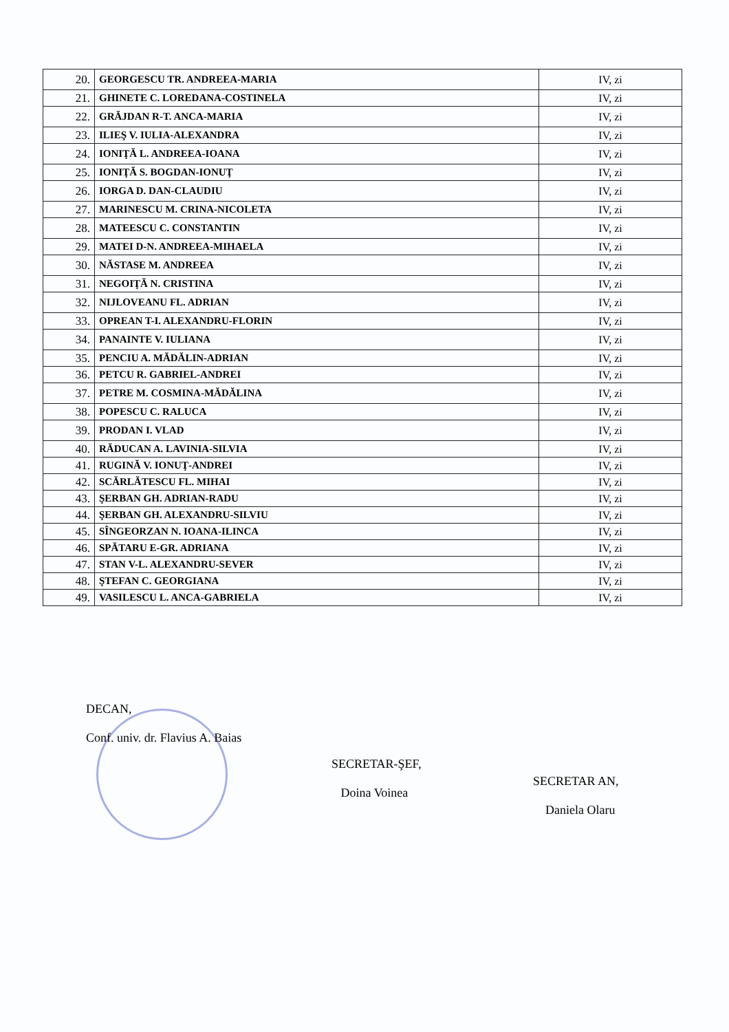| 20. | GEORGESCU TR. ANDREEA-MARIA | IV, zi |
| 21. | GHINETE C. LOREDANA-COSTINELA | IV, zi |
| 22. | GRĂJDAN R-T. ANCA-MARIA | IV, zi |
| 23. | ILIEŞ V. IULIA-ALEXANDRA | IV, zi |
| 24. | IONIŢĂ L. ANDREEA-IOANA | IV, zi |
| 25. | IONIŢĂ S. BOGDAN-IONUŢ | IV, zi |
| 26. | IORGA D. DAN-CLAUDIU | IV, zi |
| 27. | MARINESCU M. CRINA-NICOLETA | IV, zi |
| 28. | MATEESCU C. CONSTANTIN | IV, zi |
| 29. | MATEI D-N. ANDREEA-MIHAELA | IV, zi |
| 30. | NĂSTASE M. ANDREEA | IV, zi |
| 31. | NEGOIŢĂ N. CRISTINA | IV, zi |
| 32. | NIJLOVEANU FL. ADRIAN | IV, zi |
| 33. | OPREAN T-I. ALEXANDRU-FLORIN | IV, zi |
| 34. | PANAINTE V. IULIANA | IV, zi |
| 35. | PENCIU A. MĂDĂLIN-ADRIAN | IV, zi |
| 36. | PETCU R. GABRIEL-ANDREI | IV, zi |
| 37. | PETRE M. COSMINA-MĂDĂLINA | IV, zi |
| 38. | POPESCU C. RALUCA | IV, zi |
| 39. | PRODAN I. VLAD | IV, zi |
| 40. | RĂDUCAN A. LAVINIA-SILVIA | IV, zi |
| 41. | RUGINĂ V. IONUŢ-ANDREI | IV, zi |
| 42. | SCĂRLĂTESCU FL. MIHAI | IV, zi |
| 43. | ŞERBAN GH. ADRIAN-RADU | IV, zi |
| 44. | ŞERBAN GH. ALEXANDRU-SILVIU | IV, zi |
| 45. | SÎNGEORZAN N. IOANA-ILINCA | IV, zi |
| 46. | SPĂTARU E-GR. ADRIANA | IV, zi |
| 47. | STAN V-L. ALEXANDRU-SEVER | IV, zi |
| 48. | ŞTEFAN C. GEORGIANA | IV, zi |
| 49. | VASILESCU L. ANCA-GABRIELA | IV, zi |
DECAN,
Conf. univ. dr. Flavius A. Baias
SECRETAR-ŞEF,
Doina Voinea
SECRETAR AN,
Daniela Olaru